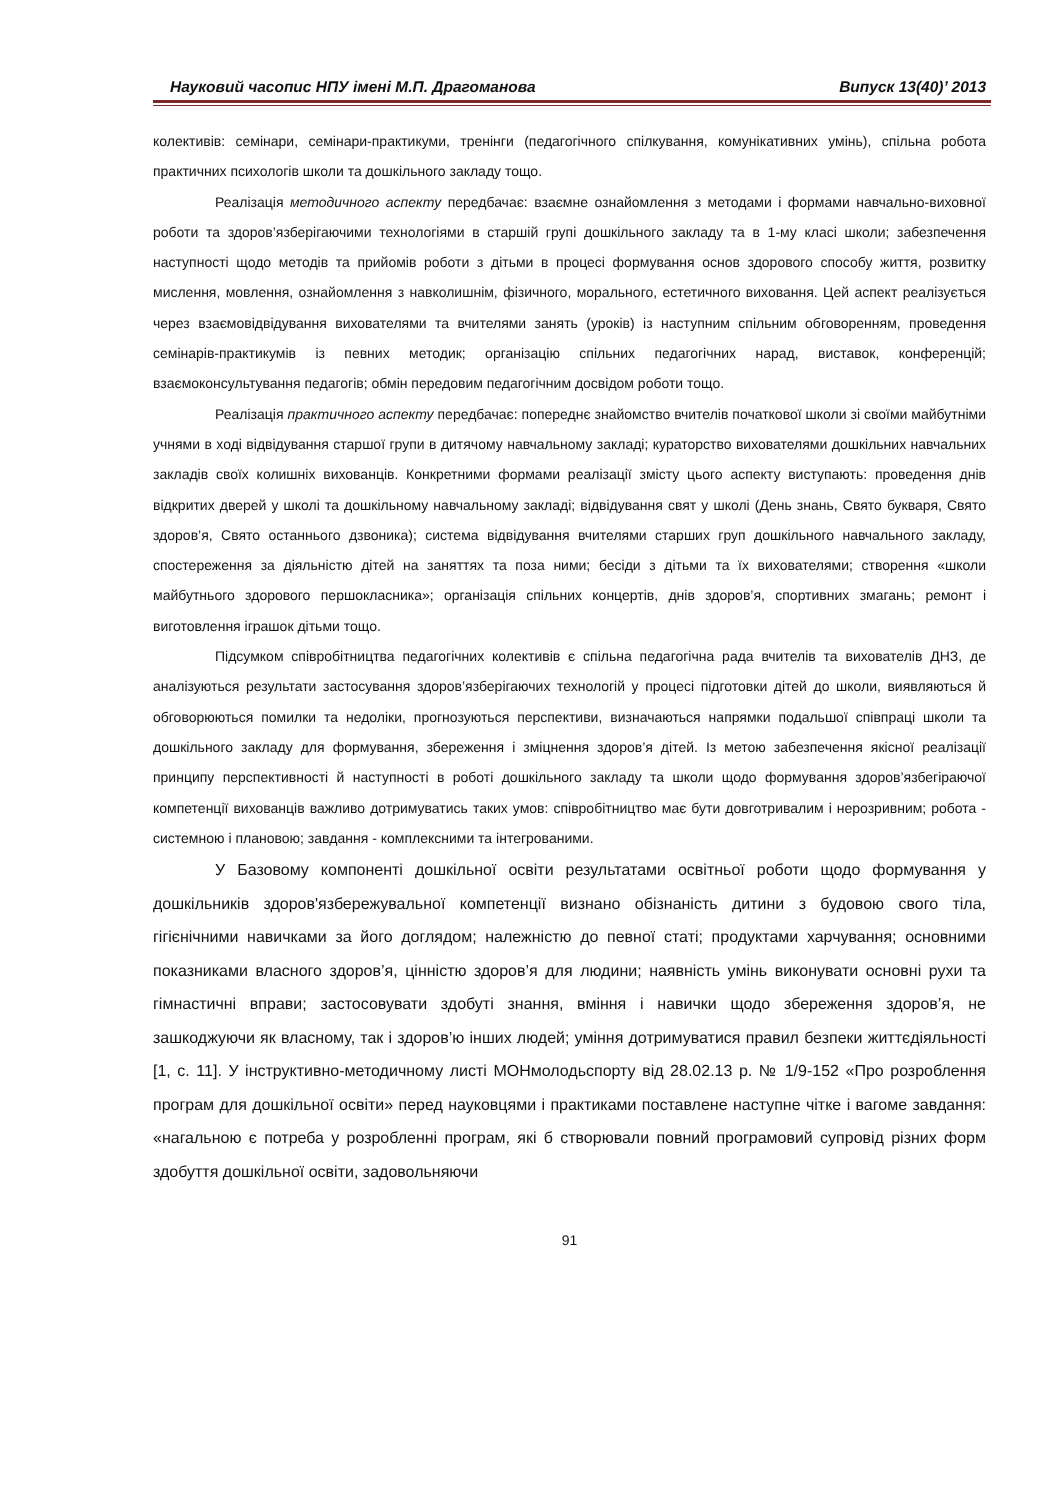Науковий часопис НПУ імені М.П. Драгоманова Випуск 13(40)’ 2013
колективів: семінари, семінари-практикуми, тренінги (педагогічного спілкування, комунікативних умінь), спільна робота практичних психологів школи та дошкільного закладу тощо.
Реалізація методичного аспекту передбачає: взаємне ознайомлення з методами і формами навчально-виховної роботи та здоров’язберігаючими технологіями в старшій групі дошкільного закладу та в 1-му класі школи; забезпечення наступності щодо методів та прийомів роботи з дітьми в процесі формування основ здорового способу життя, розвитку мислення, мовлення, ознайомлення з навколишнім, фізичного, морального, естетичного виховання. Цей аспект реалізується через взаємовідвідування вихователями та вчителями занять (уроків) із наступним спільним обговоренням, проведення семінарів-практикумів із певних методик; організацію спільних педагогічних нарад, виставок, конференцій; взаємоконсультування педагогів; обмін передовим педагогічним досвідом роботи тощо.
Реалізація практичного аспекту передбачає: попереднє знайомство вчителів початкової школи зі своїми майбутніми учнями в ході відвідування старшої групи в дитячому навчальному закладі; кураторство вихователями дошкільних навчальних закладів своїх колишніх вихованців. Конкретними формами реалізації змісту цього аспекту виступають: проведення днів відкритих дверей у школі та дошкільному навчальному закладі; відвідування свят у школі (День знань, Свято букваря, Свято здоров’я, Свято останнього дзвоника); система відвідування вчителями старших груп дошкільного навчального закладу, спостереження за діяльністю дітей на заняттях та поза ними; бесіди з дітьми та їх вихователями; створення «школи майбутнього здорового першокласника»; організація спільних концертів, днів здоров’я, спортивних змагань; ремонт і виготовлення іграшок дітьми тощо.
Підсумком співробітництва педагогічних колективів є спільна педагогічна рада вчителів та вихователів ДНЗ, де аналізуються результати застосування здоров’язберігаючих технологій у процесі підготовки дітей до школи, виявляються й обговорюються помилки та недоліки, прогнозуються перспективи, визначаються напрямки подальшої співпраці школи та дошкільного закладу для формування, збереження і зміцнення здоров’я дітей. Із метою забезпечення якісної реалізації принципу перспективності й наступності в роботі дошкільного закладу та школи щодо формування здоров’язбегіраючої компетенції вихованців важливо дотримуватись таких умов: співробітництво має бути довготривалим і нерозривним; робота - системною і плановою; завдання - комплексними та інтегрованими.
У Базовому компоненті дошкільної освіти результатами освітньої роботи щодо формування у дошкільників здоров'язбережувальної компетенції визнано обізнаність дитини з будовою свого тіла, гігієнічними навичками за його доглядом; належністю до певної статі; продуктами харчування; основними показниками власного здоров’я, цінністю здоров’я для людини; наявність умінь виконувати основні рухи та гімнастичні вправи; застосовувати здобуті знання, вміння і навички щодо збереження здоров’я, не зашкоджуючи як власному, так і здоров’ю інших людей; уміння дотримуватися правил безпеки життєдіяльності [1, с. 11]. У інструктивно-методичному листі МОНмолодьспорту від 28.02.13 р. № 1/9-152 «Про розроблення програм для дошкільної освіти» перед науковцями і практиками поставлене наступне чітке і вагоме завдання: «нагальною є потреба у розробленні програм, які б створювали повний програмовий супровід різних форм здобуття дошкільної освіти, задовольняючи
91